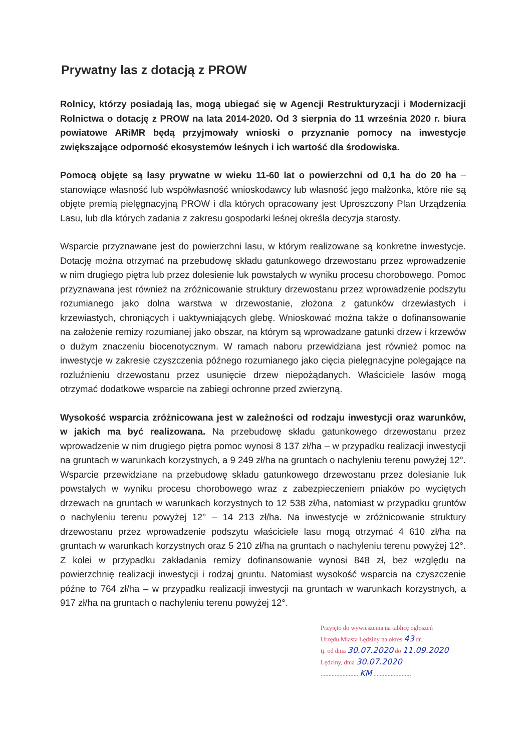Prywatny las z dotacją z PROW
Rolnicy, którzy posiadają las, mogą ubiegać się w Agencji Restrukturyzacji i Modernizacji Rolnictwa o dotację z PROW na lata 2014-2020. Od 3 sierpnia do 11 września 2020 r. biura powiatowe ARiMR będą przyjmowały wnioski o przyznanie pomocy na inwestycje zwiększające odporność ekosystemów leśnych i ich wartość dla środowiska.
Pomocą objęte są lasy prywatne w wieku 11-60 lat o powierzchni od 0,1 ha do 20 ha – stanowiące własność lub współwłasność wnioskodawcy lub własność jego małżonka, które nie są objęte premią pielęgnacyjną PROW i dla których opracowany jest Uproszczony Plan Urządzenia Lasu, lub dla których zadania z zakresu gospodarki leśnej określa decyzja starosty.
Wsparcie przyznawane jest do powierzchni lasu, w którym realizowane są konkretne inwestycje. Dotację można otrzymać na przebudowę składu gatunkowego drzewostanu przez wprowadzenie w nim drugiego piętra lub przez dolesienie luk powstałych w wyniku procesu chorobowego. Pomoc przyznawana jest również na zróżnicowanie struktury drzewostanu przez wprowadzenie podszytu rozumianego jako dolna warstwa w drzewostanie, złożona z gatunków drzewiastych i krzewiastych, chroniących i uaktywniających glebę. Wnioskować można także o dofinansowanie na założenie remizy rozumianej jako obszar, na którym są wprowadzane gatunki drzew i krzewów o dużym znaczeniu biocenotycznym. W ramach naboru przewidziana jest również pomoc na inwestycje w zakresie czyszczenia późnego rozumianego jako cięcia pielęgnacyjne polegające na rozluźnieniu drzewostanu przez usunięcie drzew niepożądanych. Właściciele lasów mogą otrzymać dodatkowe wsparcie na zabiegi ochronne przed zwierzyną.
Wysokość wsparcia zróżnicowana jest w zależności od rodzaju inwestycji oraz warunków, w jakich ma być realizowana. Na przebudowę składu gatunkowego drzewostanu przez wprowadzenie w nim drugiego piętra pomoc wynosi 8 137 zł/ha – w przypadku realizacji inwestycji na gruntach w warunkach korzystnych, a 9 249 zł/ha na gruntach o nachyleniu terenu powyżej 12°. Wsparcie przewidziane na przebudowę składu gatunkowego drzewostanu przez dolesianie luk powstałych w wyniku procesu chorobowego wraz z zabezpieczeniem pniaków po wyciętych drzewach na gruntach w warunkach korzystnych to 12 538 zł/ha, natomiast w przypadku gruntów o nachyleniu terenu powyżej 12° – 14 213 zł/ha. Na inwestycje w zróżnicowanie struktury drzewostanu przez wprowadzenie podszytu właściciele lasu mogą otrzymać 4 610 zł/ha na gruntach w warunkach korzystnych oraz 5 210 zł/ha na gruntach o nachyleniu terenu powyżej 12°. Z kolei w przypadku zakładania remizy dofinansowanie wynosi 848 zł, bez względu na powierzchnię realizacji inwestycji i rodzaj gruntu. Natomiast wysokość wsparcia na czyszczenie późne to 764 zł/ha – w przypadku realizacji inwestycji na gruntach w warunkach korzystnych, a 917 zł/ha na gruntach o nachyleniu terenu powyżej 12°.
Przyjęto do wywieszenia na tablicę ogłoszeń
Urzędu Miasta Lędziny na okres 43 dr.
tj. od dnia 30.07.2020 do 11.09.2020
Lędziny, dnia 30.07.2020
........................ KM ........................